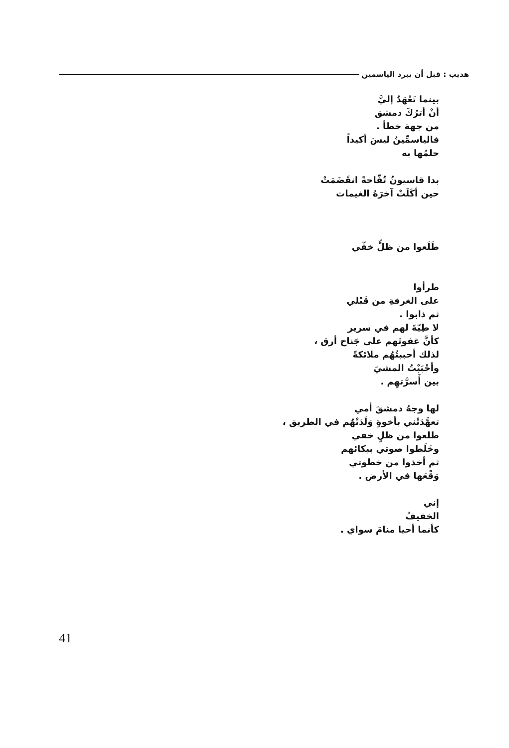هديب : قبل أن يبرد الياسمين
بينما تَعْهَدُ إليَّ
أنْ أترُكَ دمشق
من جهة خطأ .
فالياسمِّينُ ليسَ أكيداً
حلمُها به
بدا قاسيونُ تُفّاحةً انقَضَمَتْ
حين أكَلَتْ آخرَهُ الغيمات
طَلَعوا من ظلٍّ خفّي
طرأوا
على الغرفةِ من قَبْلي
ثم ذابوا .
لا طِيّةَ لهم في سرير
كأنَّ غفوتَهم على جَناح أرق ،
لذلك أحببتُهُم ملائكةً
وأحْبَبْتُ المشيَ
بين أَسرَّتهِم .
لها وجهُ دمشقَ أمي
تعهَّدَتْني بأخوةٍ وَلَدَتْهُم في الطريق ،
طلعوا من ظلٍ خفي
وخَلَطوا صوتي ببكائهم
ثم أخذوا من خطوتي
وَقْعَها في الأرض .
إني
الخفيفُ
كأنما أحيا منامَ سواي .
41